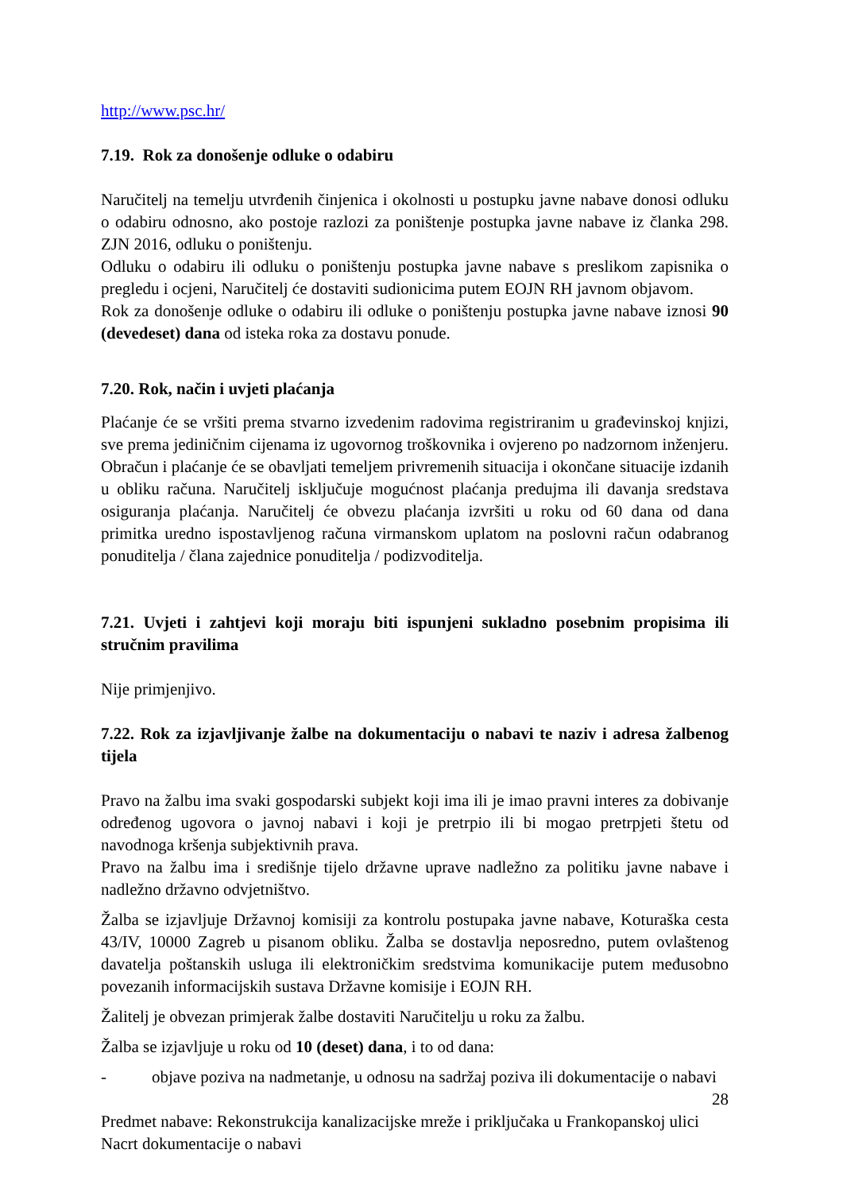http://www.psc.hr/
7.19. Rok za donošenje odluke o odabiru
Naručitelj na temelju utvrđenih činjenica i okolnosti u postupku javne nabave donosi odluku o odabiru odnosno, ako postoje razlozi za poništenje postupka javne nabave iz članka 298. ZJN 2016, odluku o poništenju.
Odluku o odabiru ili odluku o poništenju postupka javne nabave s preslikom zapisnika o pregledu i ocjeni, Naručitelj će dostaviti sudionicima putem EOJN RH javnom objavom.
Rok za donošenje odluke o odabiru ili odluke o poništenju postupka javne nabave iznosi 90 (devedeset) dana od isteka roka za dostavu ponude.
7.20. Rok, način i uvjeti plaćanja
Plaćanje će se vršiti prema stvarno izvedenim radovima registriranim u građevinskoj knjizi, sve prema jediničnim cijenama iz ugovornog troškovnika i ovjereno po nadzornom inženjeru. Obračun i plaćanje će se obavljati temeljem privremenih situacija i okončane situacije izdanih u obliku računa. Naručitelj isključuje mogućnost plaćanja predujma ili davanja sredstava osiguranja plaćanja. Naručitelj će obvezu plaćanja izvršiti u roku od 60 dana od dana primitka uredno ispostavljenog računa virmanskom uplatom na poslovni račun odabranog ponuditelja / člana zajednice ponuditelja / podizvoditelja.
7.21. Uvjeti i zahtjevi koji moraju biti ispunjeni sukladno posebnim propisima ili stručnim pravilima
Nije primjenjivo.
7.22. Rok za izjavljivanje žalbe na dokumentaciju o nabavi te naziv i adresa žalbenog tijela
Pravo na žalbu ima svaki gospodarski subjekt koji ima ili je imao pravni interes za dobivanje određenog ugovora o javnoj nabavi i koji je pretrpio ili bi mogao pretrpjeti štetu od navodnoga kršenja subjektivnih prava.
Pravo na žalbu ima i središnje tijelo državne uprave nadležno za politiku javne nabave i nadležno državno odvjetništvo.
Žalba se izjavljuje Državnoj komisiji za kontrolu postupaka javne nabave, Koturaška cesta 43/IV, 10000 Zagreb u pisanom obliku. Žalba se dostavlja neposredno, putem ovlaštenog davatelja poštanskih usluga ili elektroničkim sredstvima komunikacije putem međusobno povezanih informacijskih sustava Državne komisije i EOJN RH.
Žalitelj je obvezan primjerak žalbe dostaviti Naručitelju u roku za žalbu.
Žalba se izjavljuje u roku od 10 (deset) dana, i to od dana:
- objave poziva na nadmetanje, u odnosu na sadržaj poziva ili dokumentacije o nabavi
28
Predmet nabave: Rekonstrukcija kanalizacijske mreže i priključaka u Frankopanskoj ulici
Nacrt dokumentacije o nabavi